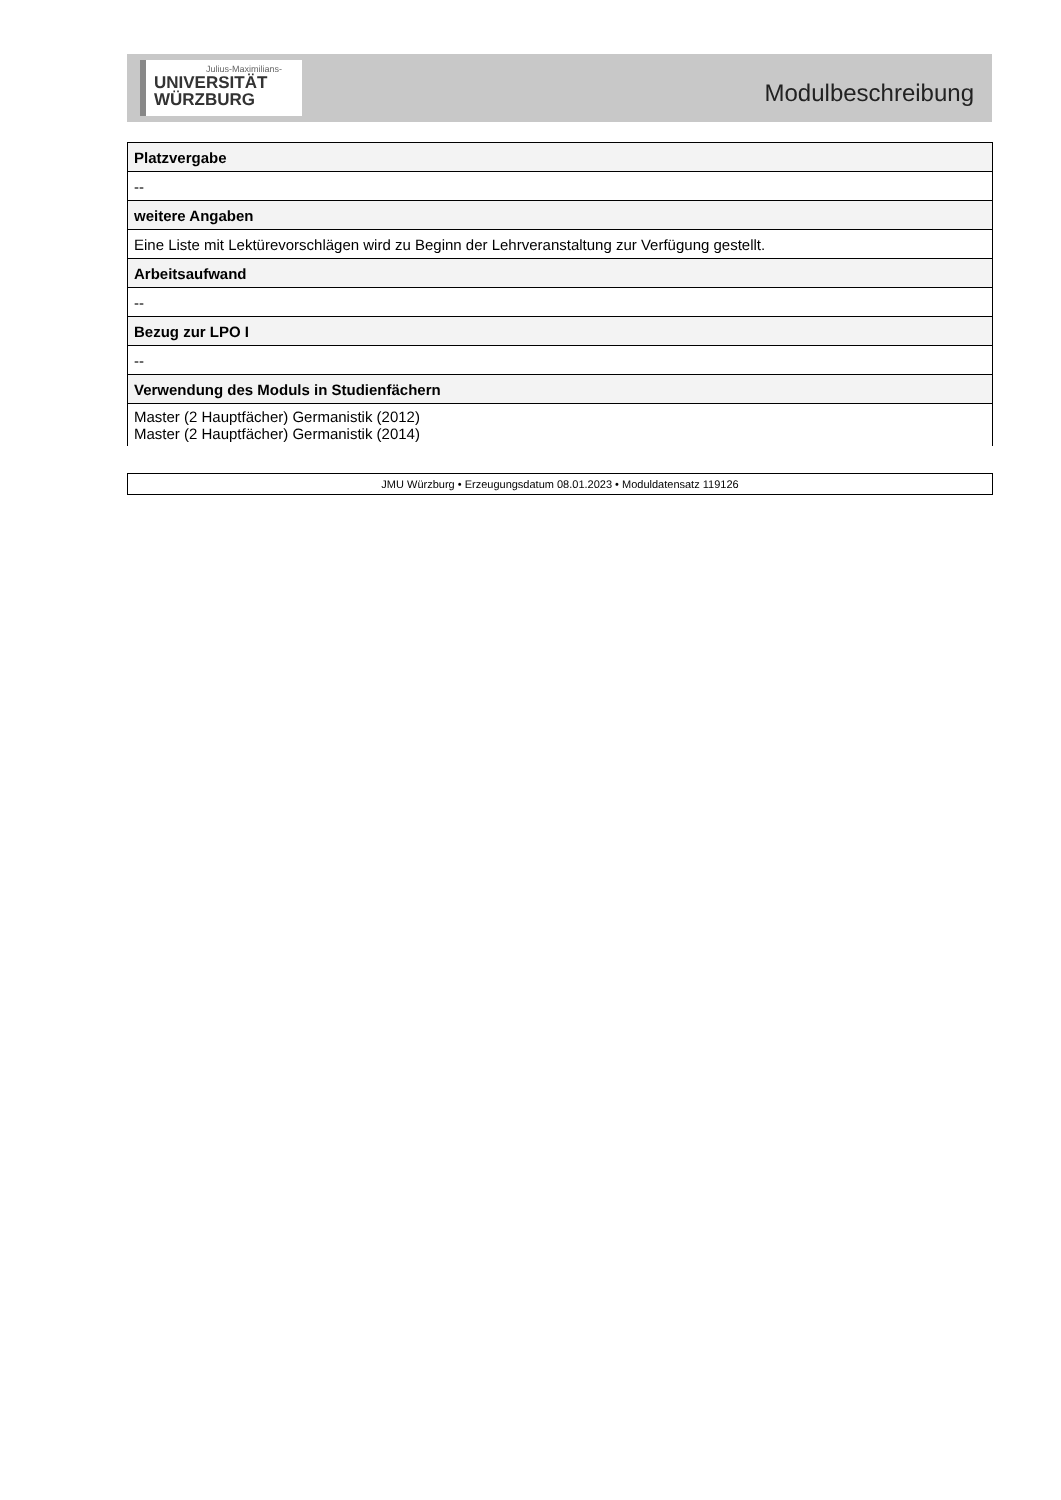Julius-Maximilians-
UNIVERSITÄT
WÜRZBURG
Modulbeschreibung
| Platzvergabe |
| -- |
| weitere Angaben |
| Eine Liste mit Lektürevorschlägen wird zu Beginn der Lehrveranstaltung zur Verfügung gestellt. |
| Arbeitsaufwand |
| -- |
| Bezug zur LPO I |
| -- |
| Verwendung des Moduls in Studienfächern |
| Master (2 Hauptfächer) Germanistik (2012) Master (2 Hauptfächer) Germanistik (2014) |
JMU Würzburg • Erzeugungsdatum 08.01.2023 • Moduldatensatz 119126